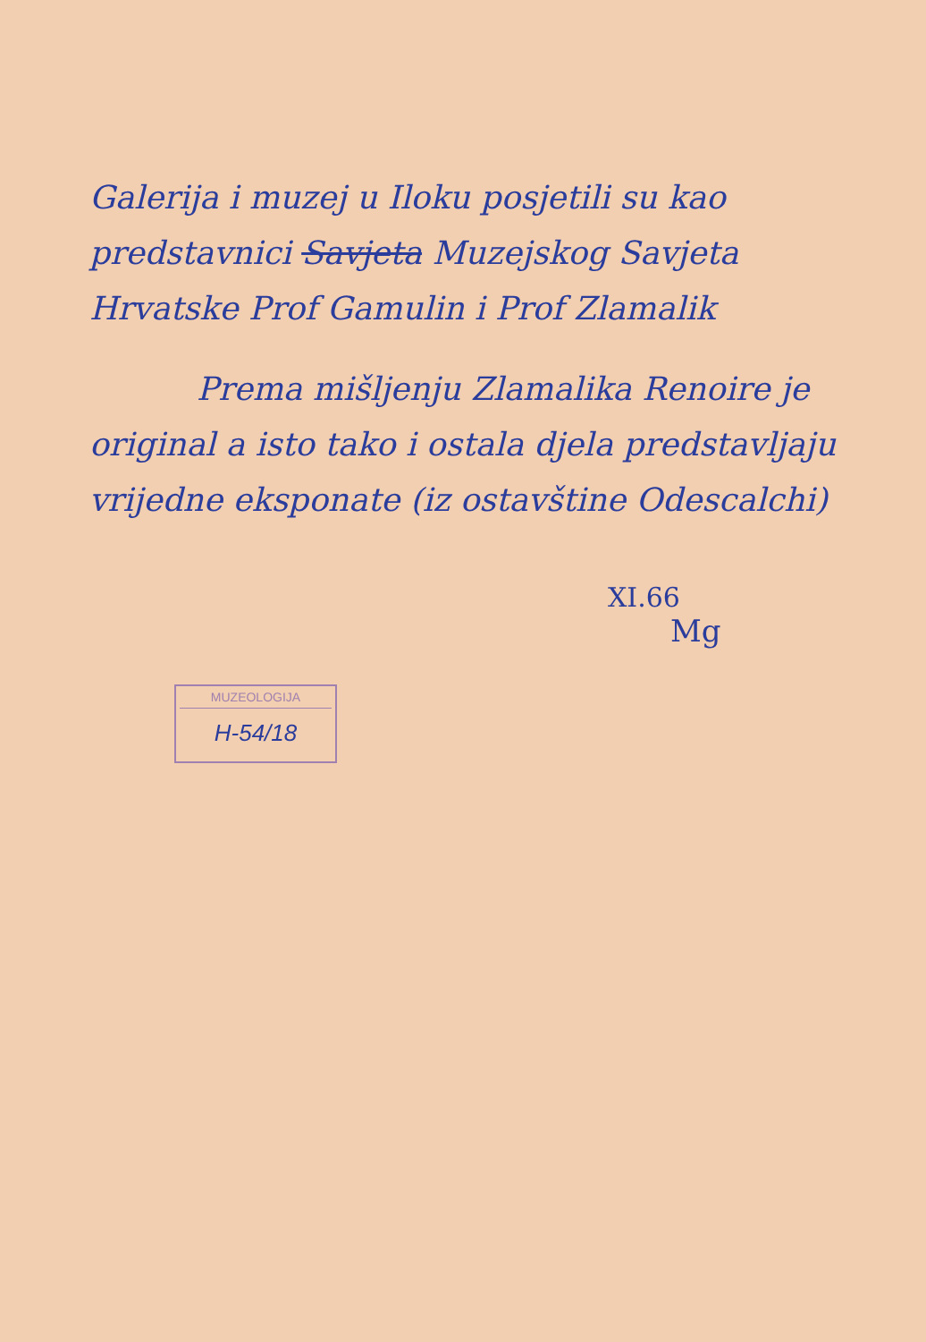Galerija i muzej u Iloku posjetili su kao predstavnici Savjeta Muzejskog Savjeta Hrvatske Prof Gamulin i Prof Zlamalik
Prema mišljenju Zlamalika Renoire je original a isto tako i ostala djela predstavljaju vrijedne eksponate (iz ostavštine Odescalchi)
XI.66
Mg
MUZEOLOGIJA
H-54/18